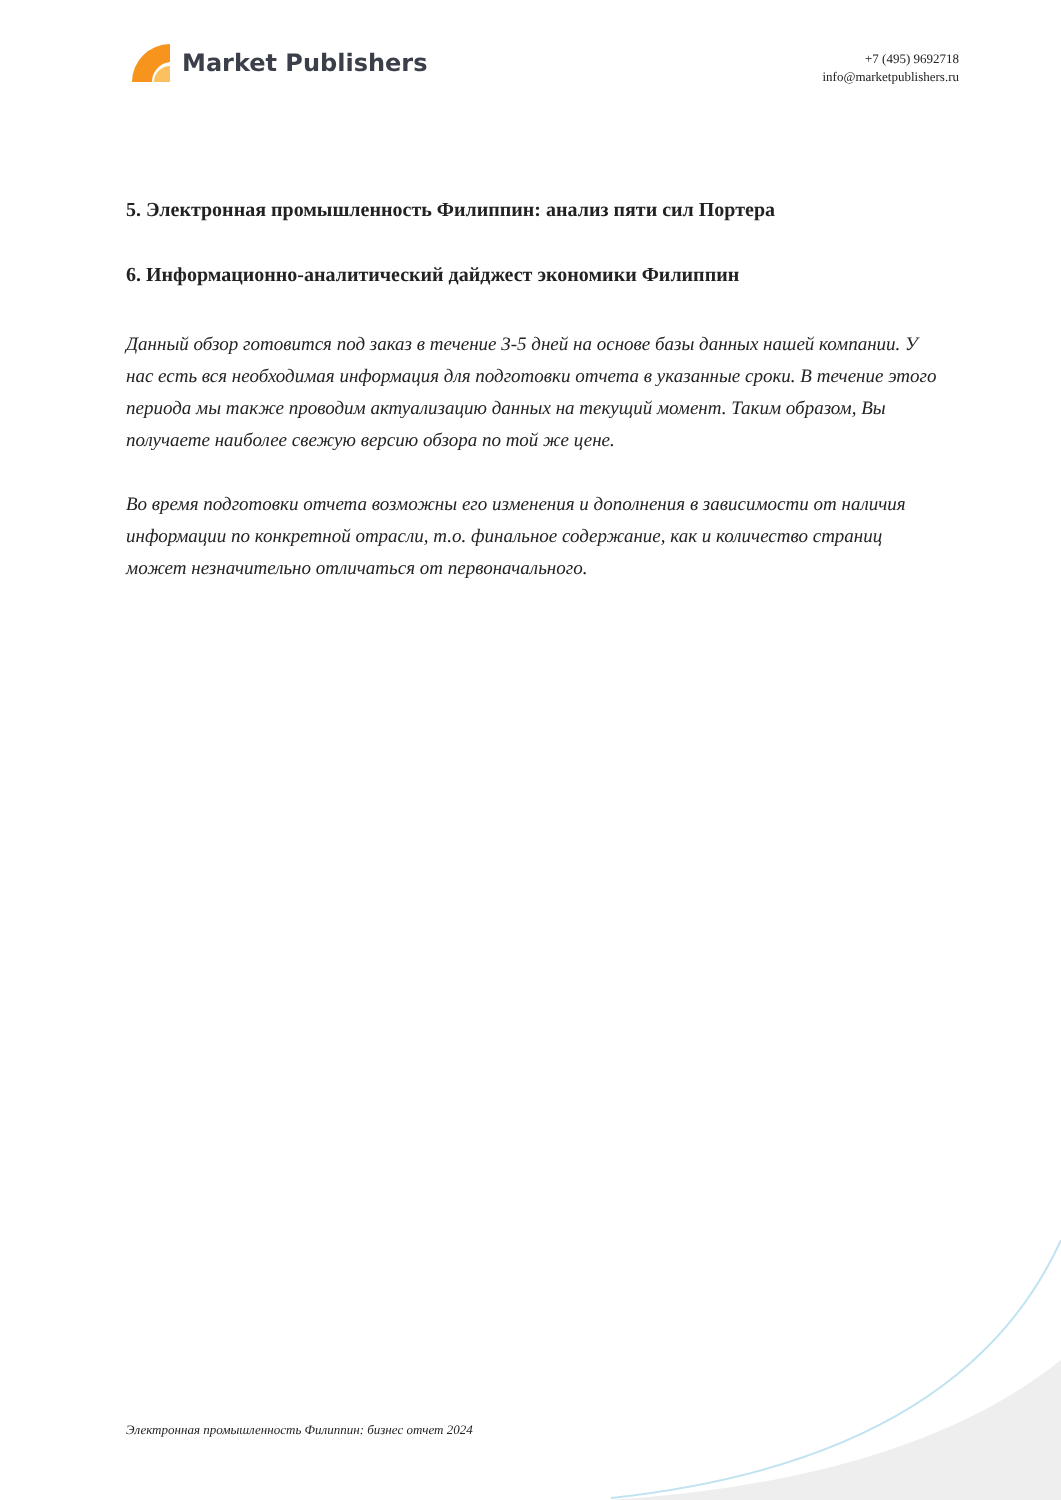Market Publishers
+7 (495) 9692718
info@marketpublishers.ru
5. Электронная промышленность Филиппин: анализ пяти сил Портера
6. Информационно-аналитический дайджест экономики Филиппин
Данный обзор готовится под заказ в течение 3-5 дней на основе базы данных нашей компании. У нас есть вся необходимая информация для подготовки отчета в указанные сроки. В течение этого периода мы также проводим актуализацию данных на текущий момент. Таким образом, Вы получаете наиболее свежую версию обзора по той же цене.
Во время подготовки отчета возможны его изменения и дополнения в зависимости от наличия информации по конкретной отрасли, т.о. финальное содержание, как и количество страниц может незначительно отличаться от первоначального.
Электронная промышленность Филиппин: бизнес отчет 2024